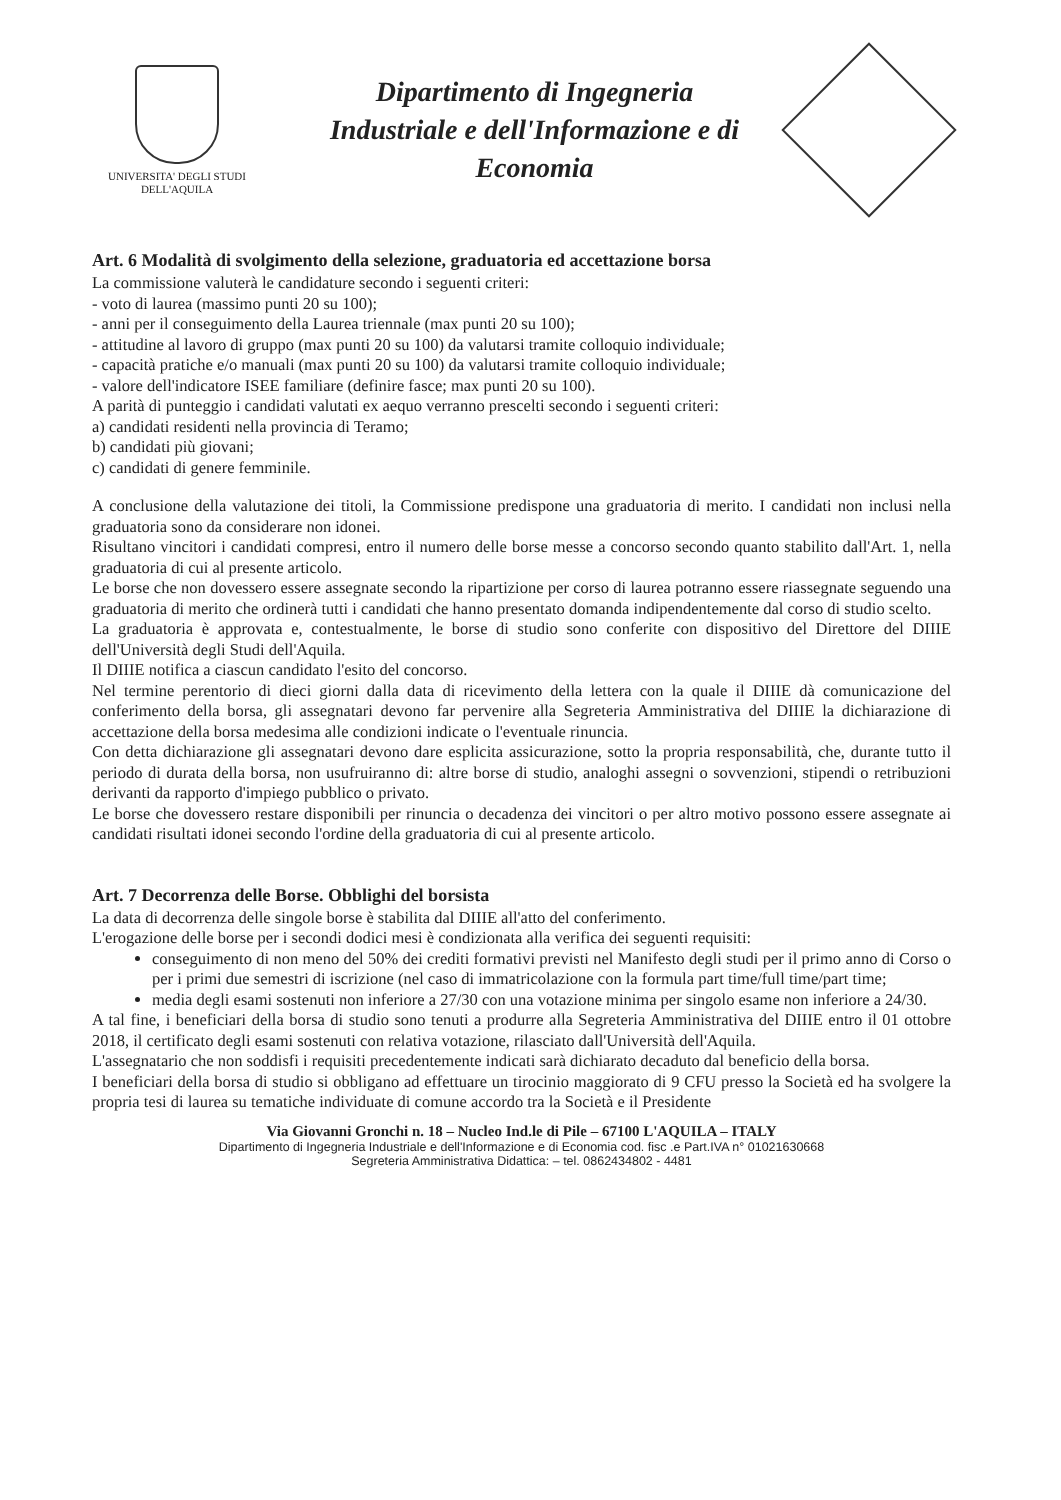UNIVERSITA' DEGLI STUDI
DELL'AQUILA
Dipartimento di Ingegneria
Industriale e dell'Informazione e di
Economia
Art. 6 Modalità di svolgimento della selezione, graduatoria ed accettazione borsa
La commissione valuterà le candidature secondo i seguenti criteri:
- voto di laurea (massimo punti 20 su 100);
- anni per il conseguimento della Laurea triennale (max punti 20 su 100);
- attitudine al lavoro di gruppo (max punti 20 su 100) da valutarsi tramite colloquio individuale;
- capacità pratiche e/o manuali (max punti 20 su 100) da valutarsi tramite colloquio individuale;
- valore dell'indicatore ISEE familiare (definire fasce; max punti 20 su 100).
A parità di punteggio i candidati valutati ex aequo verranno prescelti secondo i seguenti criteri:
a) candidati residenti nella provincia di Teramo;
b) candidati più giovani;
c) candidati di genere femminile.
A conclusione della valutazione dei titoli, la Commissione predispone una graduatoria di merito. I candidati non inclusi nella graduatoria sono da considerare non idonei.
Risultano vincitori i candidati compresi, entro il numero delle borse messe a concorso secondo quanto stabilito dall'Art. 1, nella graduatoria di cui al presente articolo.
Le borse che non dovessero essere assegnate secondo la ripartizione per corso di laurea potranno essere riassegnate seguendo una graduatoria di merito che ordinerà tutti i candidati che hanno presentato domanda indipendentemente dal corso di studio scelto.
La graduatoria è approvata e, contestualmente, le borse di studio sono conferite con dispositivo del Direttore del DIIIE dell'Università degli Studi dell'Aquila.
Il DIIIE notifica a ciascun candidato l'esito del concorso.
Nel termine perentorio di dieci giorni dalla data di ricevimento della lettera con la quale il DIIIE dà comunicazione del conferimento della borsa, gli assegnatari devono far pervenire alla Segreteria Amministrativa del DIIIE la dichiarazione di accettazione della borsa medesima alle condizioni indicate o l'eventuale rinuncia.
Con detta dichiarazione gli assegnatari devono dare esplicita assicurazione, sotto la propria responsabilità, che, durante tutto il periodo di durata della borsa, non usufruiranno di: altre borse di studio, analoghi assegni o sovvenzioni, stipendi o retribuzioni derivanti da rapporto d'impiego pubblico o privato.
Le borse che dovessero restare disponibili per rinuncia o decadenza dei vincitori o per altro motivo possono essere assegnate ai candidati risultati idonei secondo l'ordine della graduatoria di cui al presente articolo.
Art. 7 Decorrenza delle Borse. Obblighi del borsista
La data di decorrenza delle singole borse è stabilita dal DIIIE all'atto del conferimento.
L'erogazione delle borse per i secondi dodici mesi è condizionata alla verifica dei seguenti requisiti:
conseguimento di non meno del 50% dei crediti formativi previsti nel Manifesto degli studi per il primo anno di Corso o per i primi due semestri di iscrizione (nel caso di immatricolazione con la formula part time/full time/part time;
media degli esami sostenuti non inferiore a 27/30 con una votazione minima per singolo esame non inferiore a 24/30.
A tal fine, i beneficiari della borsa di studio sono tenuti a produrre alla Segreteria Amministrativa del DIIIE entro il 01 ottobre 2018, il certificato degli esami sostenuti con relativa votazione, rilasciato dall'Università dell'Aquila.
L'assegnatario che non soddisfi i requisiti precedentemente indicati sarà dichiarato decaduto dal beneficio della borsa.
I beneficiari della borsa di studio si obbligano ad effettuare un tirocinio maggiorato di 9 CFU presso la Società ed ha svolgere la propria tesi di laurea su tematiche individuate di comune accordo tra la Società e il Presidente
Via Giovanni Gronchi n. 18 – Nucleo Ind.le di Pile – 67100 L'AQUILA – ITALY
Dipartimento di Ingegneria Industriale e dell'Informazione e di Economia cod. fisc .e Part.IVA n° 01021630668
Segreteria Amministrativa Didattica: – tel. 0862434802 - 4481